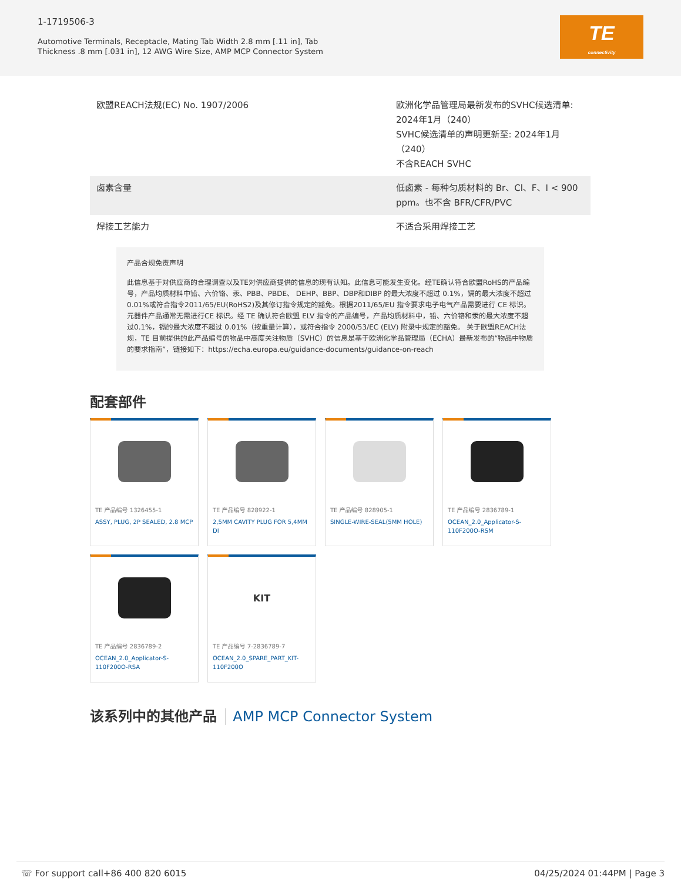1-1719506-3
Automotive Terminals, Receptacle, Mating Tab Width 2.8 mm [.11 in], Tab Thickness .8 mm [.031 in], 12 AWG Wire Size, AMP MCP Connector System
TE
connectivity
| 欧盟REACH法规(EC) No. 1907/2006 | 欧洲化学品管理局最新发布的SVHC候选清单: 2024年1月（240） SVHC候选清单的声明更新至: 2024年1月（240） 不含REACH SVHC |
| 卤素含量 | 低卤素 - 每种匀质材料的 Br、Cl、F、I < 900 ppm。也不含 BFR/CFR/PVC |
| 焊接工艺能力 | 不适合采用焊接工艺 |
产品合规免责声明
此信息基于对供应商的合理调查以及TE对供应商提供的信息的现有认知。此信息可能发生变化。经TE确认符合欧盟RoHS的产品编号，产品均质材料中铅、六价铬、汞、PBB、PBDE、 DEHP、BBP、DBP和DIBP 的最大浓度不超过 0.1%，镉的最大浓度不超过 0.01%或符合指令2011/65/EU(RoHS2)及其修订指令规定的豁免。根据2011/65/EU 指令要求电子电气产品需要进行 CE 标识。元器件产品通常无需进行CE 标识。经 TE 确认符合欧盟 ELV 指令的产品编号，产品均质材料中，铅、六价铬和汞的最大浓度不超过0.1%，镉的最大浓度不超过 0.01%（按重量计算），或符合指令 2000/53/EC (ELV) 附录中规定的豁免。 关于欧盟REACH法规，TE 目前提供的此产品编号的物品中高度关注物质（SVHC）的信息是基于欧洲化学品管理局（ECHA）最新发布的“物品中物质的要求指南”，链接如下：https://echa.europa.eu/guidance-documents/guidance-on-reach
配套部件
TE 产品编号 1326455-1
ASSY, PLUG, 2P SEALED, 2.8 MCP
TE 产品编号 828922-1
2,5MM CAVITY PLUG FOR 5,4MM DI
TE 产品编号 828905-1
SINGLE-WIRE-SEAL(5MM HOLE)
TE 产品编号 2836789-1
OCEAN_2.0_Applicator-S-110F200O-RSM
TE 产品编号 2836789-2
OCEAN_2.0_Applicator-S-110F200O-RSA
KIT
TE 产品编号 7-2836789-7
OCEAN_2.0_SPARE_PART_KIT-110F200O
该系列中的其他产品 AMP MCP Connector System
☏ For support call+86 400 820 6015 04/25/2024 01:44PM | Page 3